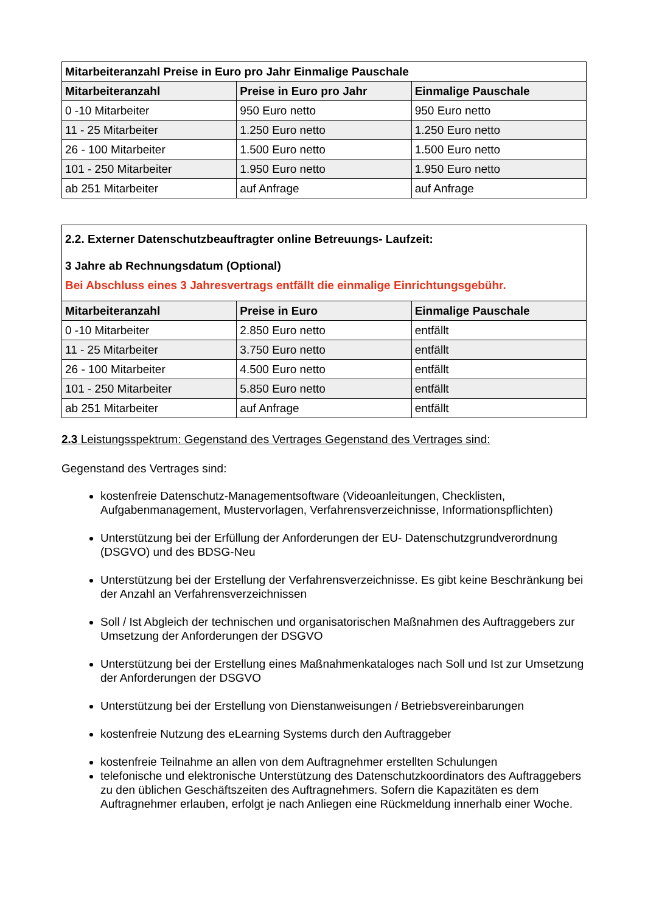| Mitarbeiteranzahl Preise in Euro pro Jahr Einmalige Pauschale | | |
| --- | --- | --- |
| Mitarbeiteranzahl | Preise in Euro pro Jahr | Einmalige Pauschale |
| 0 -10 Mitarbeiter | 950 Euro netto | 950 Euro netto |
| 11 - 25 Mitarbeiter | 1.250 Euro netto | 1.250 Euro netto |
| 26 - 100 Mitarbeiter | 1.500 Euro netto | 1.500 Euro netto |
| 101 - 250 Mitarbeiter | 1.950 Euro netto | 1.950 Euro netto |
| ab 251 Mitarbeiter | auf Anfrage | auf Anfrage |
| 2.2. Externer Datenschutzbeauftragter online Betreuungs- Laufzeit: 3 Jahre ab Rechnungsdatum (Optional) Bei Abschluss eines 3 Jahresvertrags entfällt die einmalige Einrichtungsgebühr. | | |
| Mitarbeiteranzahl | Preise in Euro | Einmalige Pauschale |
| 0 -10 Mitarbeiter | 2.850 Euro netto | entfällt |
| 11 - 25 Mitarbeiter | 3.750 Euro netto | entfällt |
| 26 - 100 Mitarbeiter | 4.500 Euro netto | entfällt |
| 101 - 250 Mitarbeiter | 5.850 Euro netto | entfällt |
| ab 251 Mitarbeiter | auf Anfrage | entfällt |
2.3 Leistungsspektrum: Gegenstand des Vertrages Gegenstand des Vertrages sind:
Gegenstand des Vertrages sind:
kostenfreie Datenschutz-Managementsoftware (Videoanleitungen, Checklisten, Aufgabenmanagement, Mustervorlagen, Verfahrensverzeichnisse, Informationspflichten)
Unterstützung bei der Erfüllung der Anforderungen der EU- Datenschutzgrundverordnung (DSGVO) und des BDSG-Neu
Unterstützung bei der Erstellung der Verfahrensverzeichnisse. Es gibt keine Beschränkung bei der Anzahl an Verfahrensverzeichnissen
Soll / Ist Abgleich der technischen und organisatorischen Maßnahmen des Auftraggebers zur Umsetzung der Anforderungen der DSGVO
Unterstützung bei der Erstellung eines Maßnahmenkataloges nach Soll und Ist zur Umsetzung der Anforderungen der DSGVO
Unterstützung bei der Erstellung von Dienstanweisungen / Betriebsvereinbarungen
kostenfreie Nutzung des eLearning Systems durch den Auftraggeber
kostenfreie Teilnahme an allen von dem Auftragnehmer erstellten Schulungen
telefonische und elektronische Unterstützung des Datenschutzkoordinators des Auftraggebers zu den üblichen Geschäftszeiten des Auftragnehmers. Sofern die Kapazitäten es dem Auftragnehmer erlauben, erfolgt je nach Anliegen eine Rückmeldung innerhalb einer Woche.